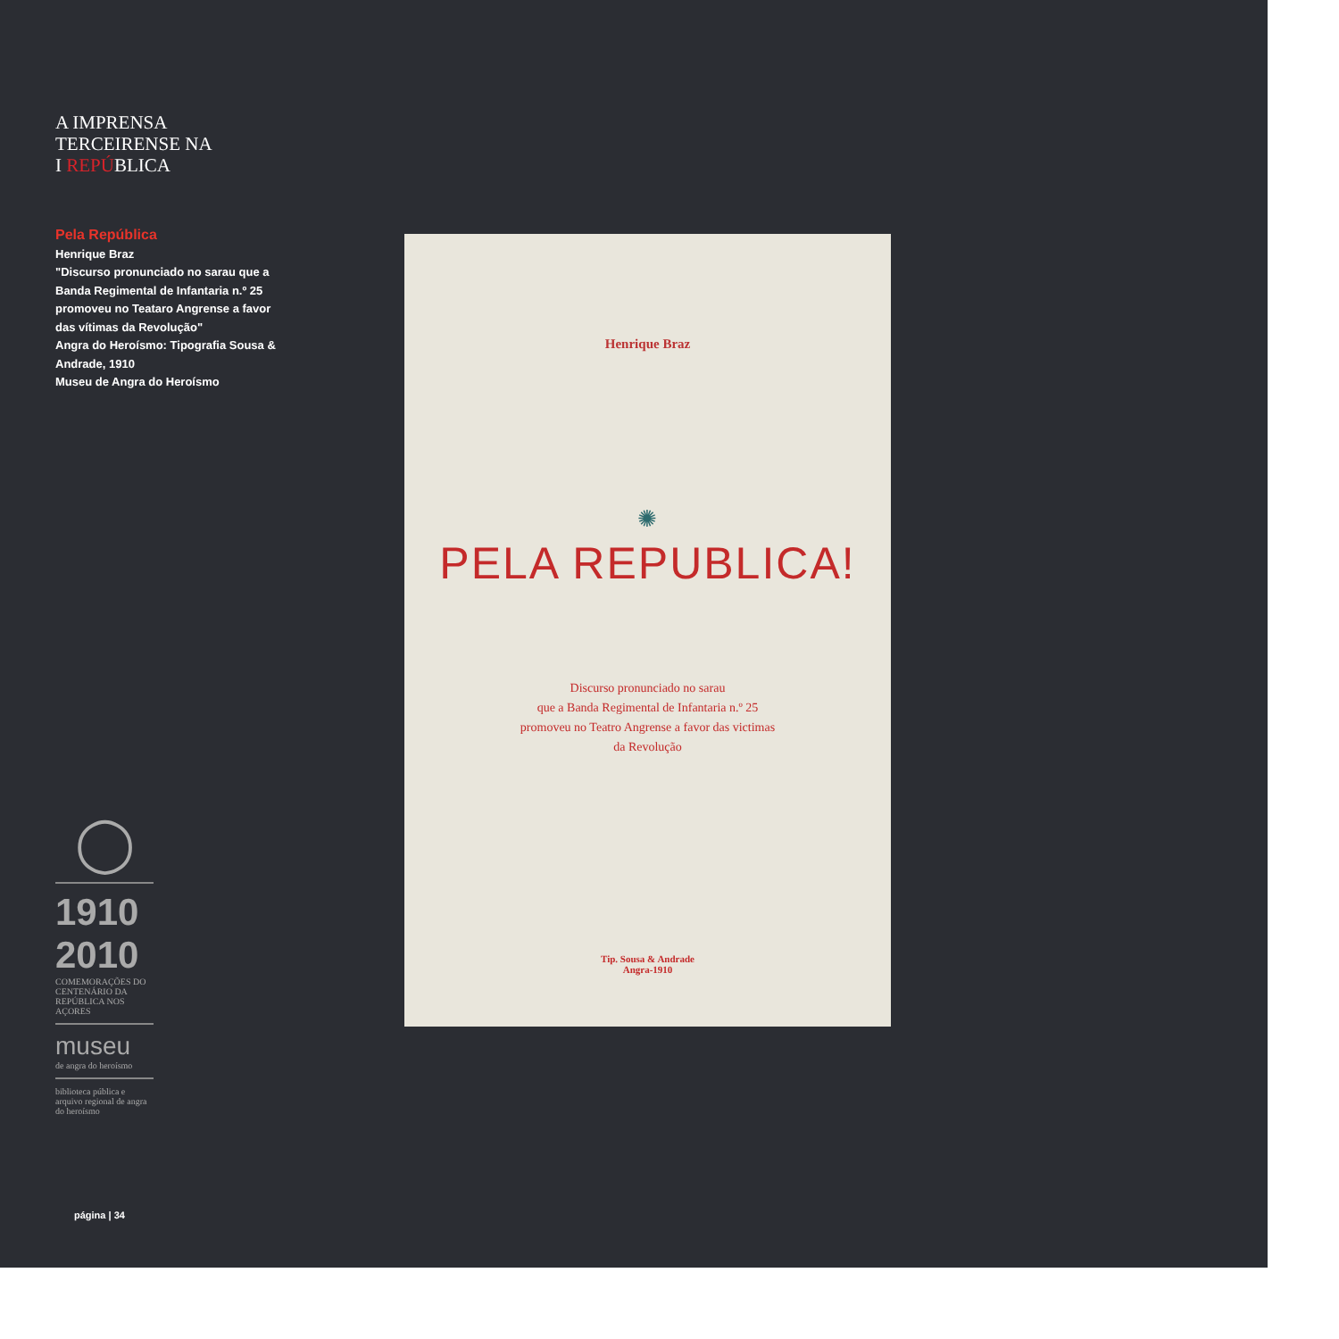A IMPRENSA
TERCEIRENSE NA
I REPÚBLICA
Pela República
Henrique Braz
"Discurso pronunciado no sarau que a Banda Regimental de Infantaria n.º 25 promoveu no Teataro Angrense a favor das vítimas da Revolução"
Angra do Heroísmo: Tipografia Sousa & Andrade, 1910
Museu de Angra do Heroísmo
◯
1910
2010
COMEMORAÇÕES DO CENTENÁRIO DA REPÚBLICA NOS AÇORES
museu
de angra do heroísmo
biblioteca pública e arquivo regional de angra do heroísmo
Henrique Braz
✺
PELA REPUBLICA!
Discurso pronunciado no sarau
que a Banda Regimental de Infantaria n.º 25
promoveu no Teatro Angrense a favor das victimas
da Revolução
Tip. Sousa & Andrade
Angra-1910
página | 34